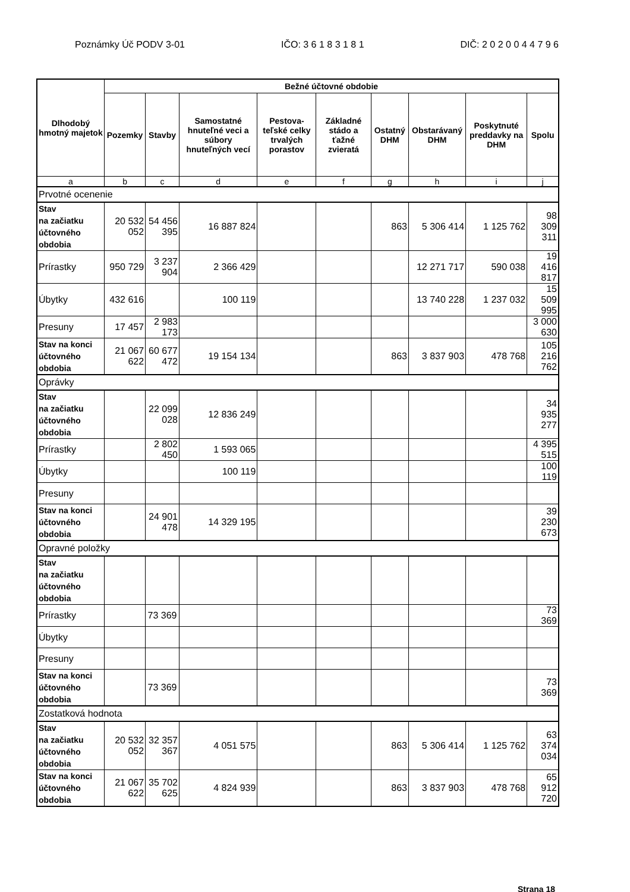Poznámky Úč PODV 3-01 IČO: 3 6 1 8 3 1 8 1 DIČ: 2 0 2 0 0 4 4 7 9 6
| Dlhodobý hmotný majetok | Bežné účtovné obdobie | | | | | | | | |
| --- | --- | --- | --- | --- | --- | --- | --- | --- | --- |
| | Pozemky | Stavby | Samostatné hnuteľné veci a súbory hnuteľných vecí | Pestova-teľské celky trvalých porastov | Základné stádo a ťažné zvieratá | Ostatný DHM | Obstarávaný DHM | Poskytnuté preddavky na DHM | Spolu |
| a | b | c | d | e | f | g | h | i | j |
| Prvotné ocenenie | | | | | | | | | |
| Stav na začiatku účtovného obdobia | 20 532 052 | 54 456 395 | 16 887 824 | | | 863 | 5 306 414 | 1 125 762 | 98 309 311 |
| Prírastky | 950 729 | 3 237 904 | 2 366 429 | | | | 12 271 717 | 590 038 | 19 416 817 |
| Úbytky | 432 616 | | 100 119 | | | | 13 740 228 | 1 237 032 | 15 509 995 |
| Presuny | 17 457 | 2 983 173 | | | | | | | 3 000 630 |
| Stav na konci účtovného obdobia | 21 067 622 | 60 677 472 | 19 154 134 | | | 863 | 3 837 903 | 478 768 | 105 216 762 |
| Oprávky | | | | | | | | | |
| Stav na začiatku účtovného obdobia | | 22 099 028 | 12 836 249 | | | | | | 34 935 277 |
| Prírastky | | 2 802 450 | 1 593 065 | | | | | | 4 395 515 |
| Úbytky | | | 100 119 | | | | | | 100 119 |
| Presuny | | | | | | | | | |
| Stav na konci účtovného obdobia | | 24 901 478 | 14 329 195 | | | | | | 39 230 673 |
| Opravné položky | | | | | | | | | |
| Stav na začiatku účtovného obdobia | | | | | | | | | |
| Prírastky | | 73 369 | | | | | | | 73 369 |
| Úbytky | | | | | | | | | |
| Presuny | | | | | | | | | |
| Stav na konci účtovného obdobia | | 73 369 | | | | | | | 73 369 |
| Zostatková hodnota | | | | | | | | | |
| Stav na začiatku účtovného obdobia | 20 532 052 | 32 357 367 | 4 051 575 | | | 863 | 5 306 414 | 1 125 762 | 63 374 034 |
| Stav na konci účtovného obdobia | 21 067 622 | 35 702 625 | 4 824 939 | | | 863 | 3 837 903 | 478 768 | 65 912 720 |
Strana 18